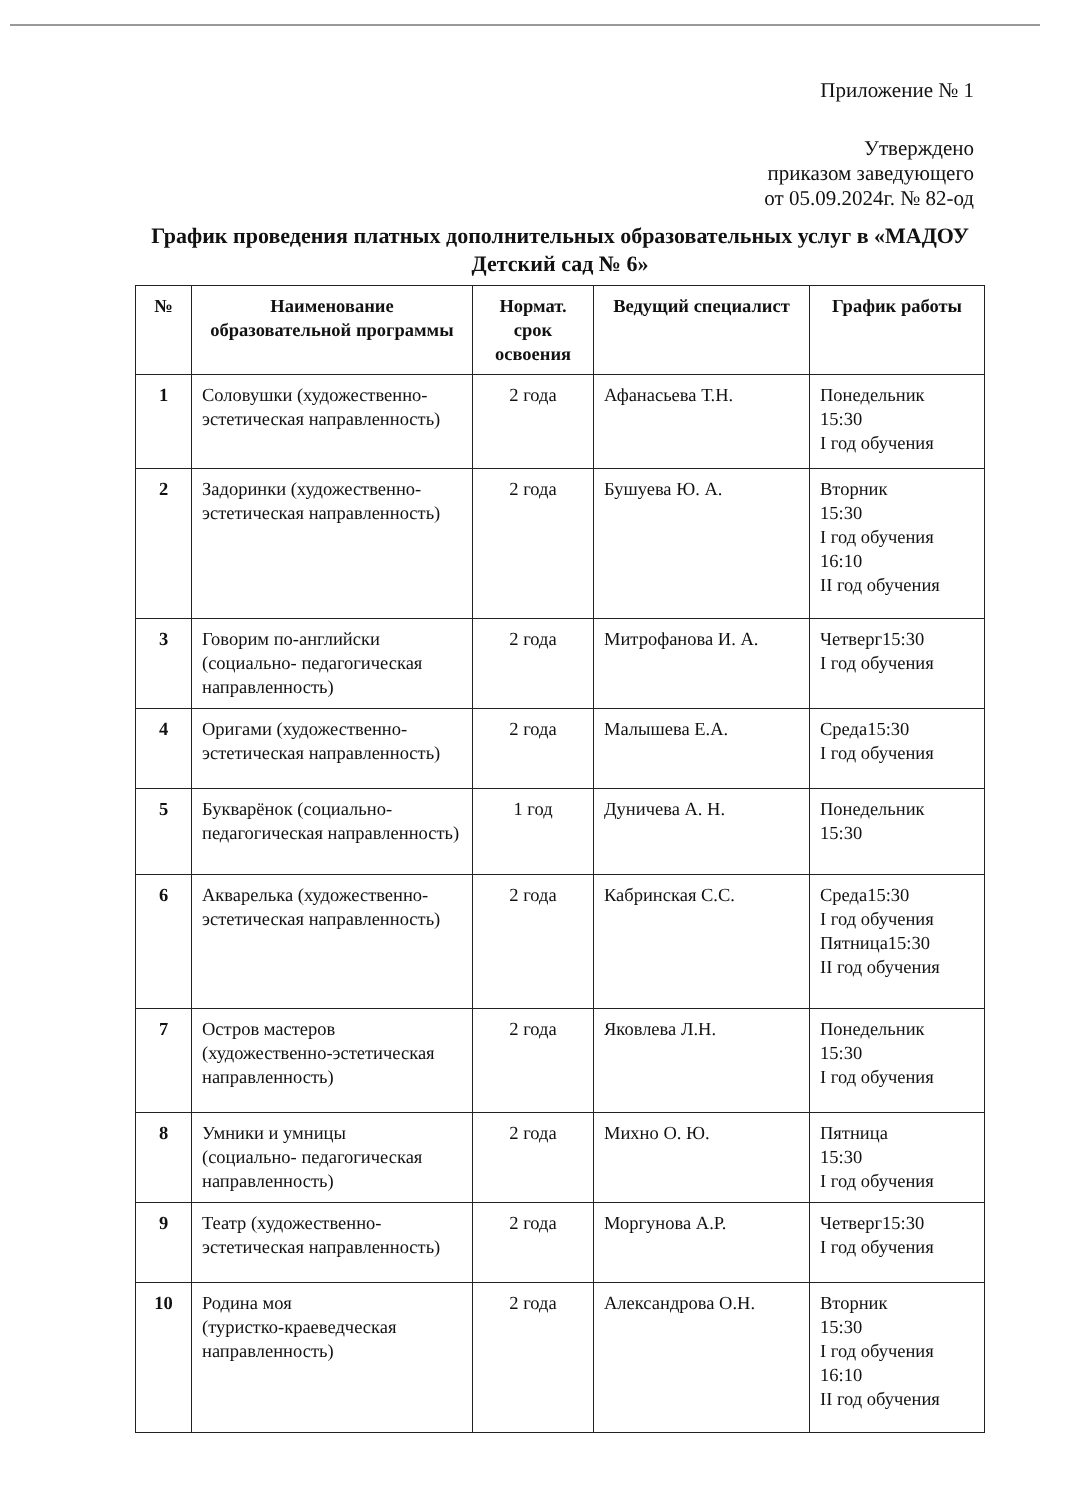Приложение № 1
Утверждено
приказом заведующего
от 05.09.2024г. № 82-од
График проведения платных дополнительных образовательных услуг в «МАДОУ Детский сад № 6»
| № | Наименование образовательной программы | Нормат. срок освоения | Ведущий специалист | График работы |
| --- | --- | --- | --- | --- |
| 1 | Соловушки (художественно-эстетическая направленность) | 2 года | Афанасьева Т.Н. | Понедельник 15:30 I год обучения |
| 2 | Задоринки (художественно-эстетическая направленность) | 2 года | Бушуева Ю. А. | Вторник 15:30 I год обучения 16:10 II год обучения |
| 3 | Говорим по-английски (социально- педагогическая направленность) | 2 года | Митрофанова И. А. | Четверг15:30 I год обучения |
| 4 | Оригами (художественно-эстетическая направленность) | 2 года | Малышева Е.А. | Среда15:30 I год обучения |
| 5 | Букварёнок (социально-педагогическая направленность) | 1 год | Дуничева А. Н. | Понедельник 15:30 |
| 6 | Акварелька (художественно-эстетическая направленность) | 2 года | Кабринская С.С. | Среда15:30 I год обучения Пятница15:30 II год обучения |
| 7 | Остров мастеров (художественно-эстетическая направленность) | 2 года | Яковлева Л.Н. | Понедельник 15:30 I год обучения |
| 8 | Умники и умницы (социально- педагогическая направленность) | 2 года | Михно О. Ю. | Пятница 15:30 I год обучения |
| 9 | Театр (художественно-эстетическая направленность) | 2 года | Моргунова А.Р. | Четверг15:30 I год обучения |
| 10 | Родина моя (туристко-краеведческая направленность) | 2 года | Александрова О.Н. | Вторник 15:30 I год обучения 16:10 II год обучения |